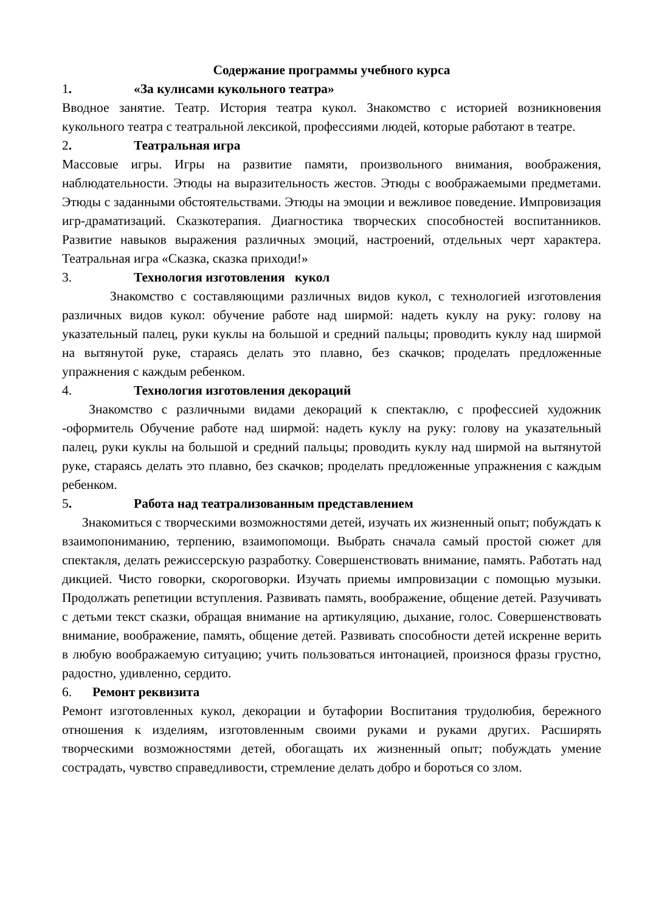Содержание программы учебного курса
1. «За кулисами кукольного театра»
Вводное занятие. Театр. История театра кукол. Знакомство с историей возникновения кукольного театра с театральной лексикой, профессиями людей, которые работают в театре.
2. Театральная игра
Массовые игры. Игры на развитие памяти, произвольного внимания, воображения, наблюдательности. Этюды на выразительность жестов. Этюды с воображаемыми предметами. Этюды с заданными обстоятельствами. Этюды на эмоции и вежливое поведение. Импровизация игр-драматизаций. Сказкотерапия. Диагностика творческих способностей воспитанников. Развитие навыков выражения различных эмоций, настроений, отдельных черт характера. Театральная игра «Сказка, сказка приходи!»
3. Технология изготовления кукол
Знакомство с составляющими различных видов кукол, с технологией изготовления различных видов кукол: обучение работе над ширмой: надеть куклу на руку: голову на указательный палец, руки куклы на большой и средний пальцы; проводить куклу над ширмой на вытянутой руке, стараясь делать это плавно, без скачков; проделать предложенные упражнения с каждым ребенком.
4. Технология изготовления декораций
Знакомство с различными видами декораций к спектаклю, с профессией художник -оформитель Обучение работе над ширмой: надеть куклу на руку: голову на указательный палец, руки куклы на большой и средний пальцы; проводить куклу над ширмой на вытянутой руке, стараясь делать это плавно, без скачков; проделать предложенные упражнения с каждым ребенком.
5. Работа над театрализованным представлением
Знакомиться с творческими возможностями детей, изучать их жизненный опыт; побуждать к взаимопониманию, терпению, взаимопомощи. Выбрать сначала самый простой сюжет для спектакля, делать режиссерскую разработку. Совершенствовать внимание, память. Работать над дикцией. Чисто говорки, скороговорки. Изучать приемы импровизации с помощью музыки. Продолжать репетиции вступления. Развивать память, воображение, общение детей. Разучивать с детьми текст сказки, обращая внимание на артикуляцию, дыхание, голос. Совершенствовать внимание, воображение, память, общение детей. Развивать способности детей искренне верить в любую воображаемую ситуацию; учить пользоваться интонацией, произнося фразы грустно, радостно, удивленно, сердито.
6. Ремонт реквизита
Ремонт изготовленных кукол, декорации и бутафории Воспитания трудолюбия, бережного отношения к изделиям, изготовленным своими руками и руками других. Расширять творческими возможностями детей, обогащать их жизненный опыт; побуждать умение сострадать, чувство справедливости, стремление делать добро и бороться со злом.